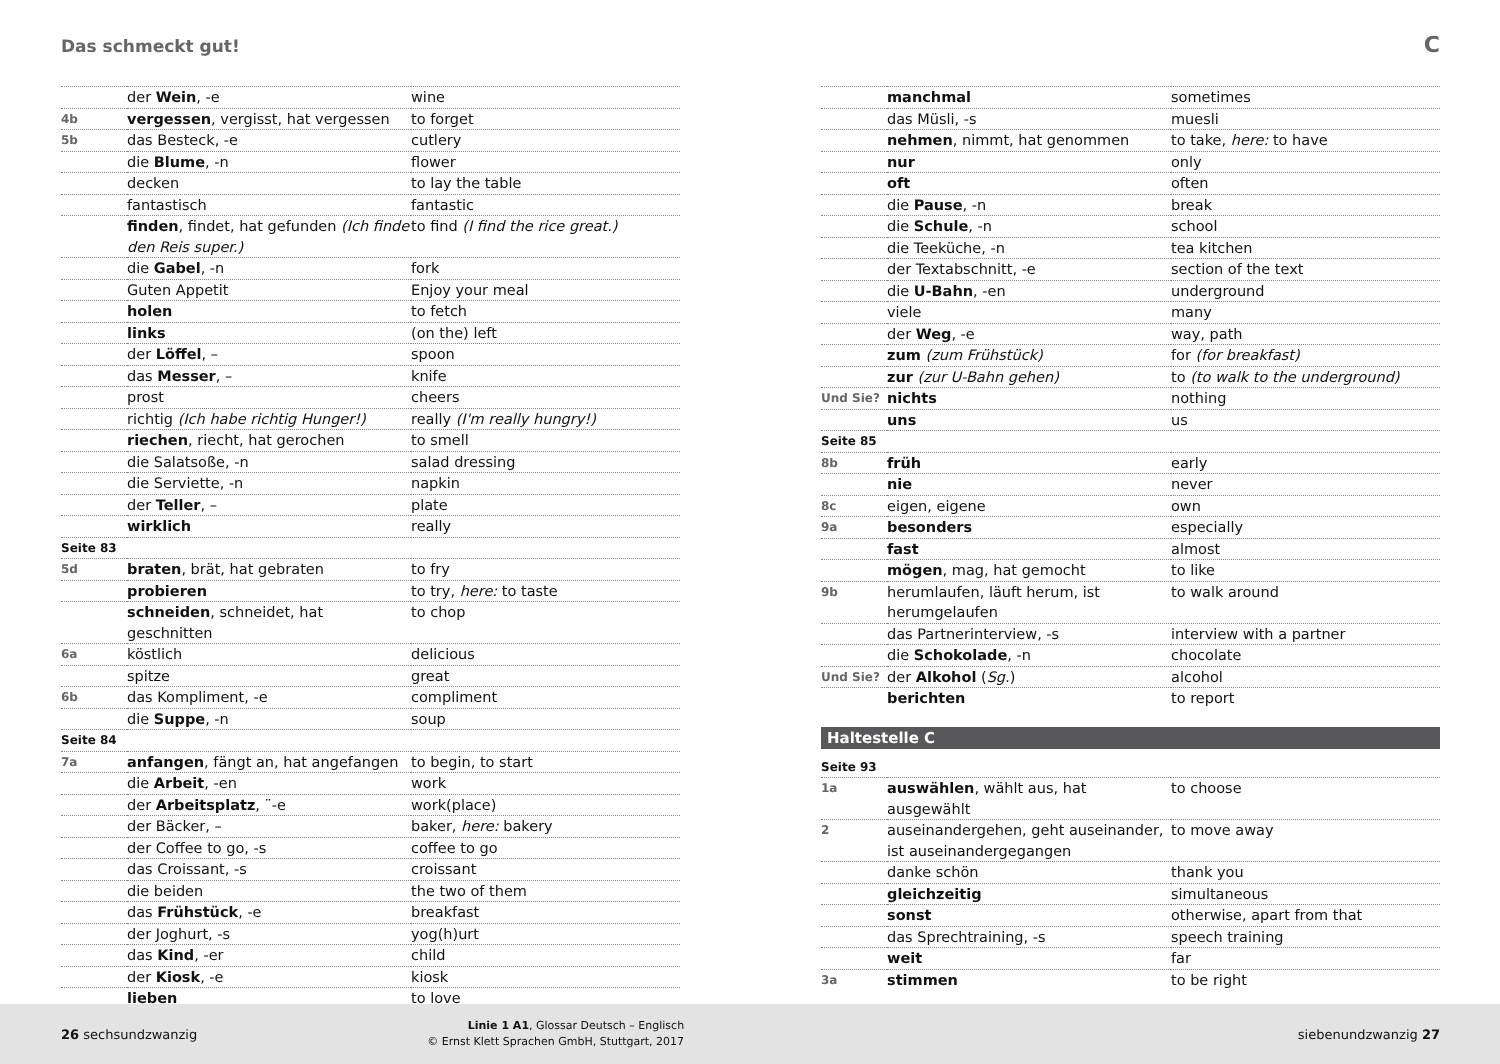Das schmeckt gut!
C
| | der Wein , -e | wine |
| 4b | vergessen , vergisst, hat vergessen | to forget |
| 5b | das Besteck, -e | cutlery |
| | die Blume , -n | flower |
| | decken | to lay the table |
| | fantastisch | fantastic |
| | finden , findet, hat gefunden (Ich finde den Reis super.) | to find (I find the rice great.) |
| | die Gabel , -n | fork |
| | Guten Appetit | Enjoy your meal |
| | holen | to fetch |
| | links | (on the) left |
| | der Löffel , – | spoon |
| | das Messer , – | knife |
| | prost | cheers |
| | richtig (Ich habe richtig Hunger!) | really (I'm really hungry!) |
| | riechen , riecht, hat gerochen | to smell |
| | die Salatsoße, -n | salad dressing |
| | die Serviette, -n | napkin |
| | der Teller , – | plate |
| | wirklich | really |
| Seite 83 | | |
| 5d | braten , brät, hat gebraten | to fry |
| | probieren | to try, here: to taste |
| | schneiden , schneidet, hat geschnitten | to chop |
| 6a | köstlich | delicious |
| | spitze | great |
| 6b | das Kompliment, -e | compliment |
| | die Suppe , -n | soup |
| Seite 84 | | |
| 7a | anfangen , fängt an, hat angefangen | to begin, to start |
| | die Arbeit , -en | work |
| | der Arbeitsplatz , ¨-e | work(place) |
| | der Bäcker, – | baker, here: bakery |
| | der Coffee to go, -s | coffee to go |
| | das Croissant, -s | croissant |
| | die beiden | the two of them |
| | das Frühstück , -e | breakfast |
| | der Joghurt, -s | yog(h)urt |
| | das Kind , -er | child |
| | der Kiosk , -e | kiosk |
| | lieben | to love |
| | manchmal | sometimes |
| | das Müsli, -s | muesli |
| | nehmen , nimmt, hat genommen | to take, here: to have |
| | nur | only |
| | oft | often |
| | die Pause , -n | break |
| | die Schule , -n | school |
| | die Teeküche, -n | tea kitchen |
| | der Textabschnitt, -e | section of the text |
| | die U-Bahn , -en | underground |
| | viele | many |
| | der Weg , -e | way, path |
| | zum (zum Frühstück) | for (for breakfast) |
| | zur (zur U-Bahn gehen) | to (to walk to the underground) |
| Und Sie? | nichts | nothing |
| | uns | us |
| Seite 85 | | |
| 8b | früh | early |
| | nie | never |
| 8c | eigen, eigene | own |
| 9a | besonders | especially |
| | fast | almost |
| | mögen , mag, hat gemocht | to like |
| 9b | herumlaufen, läuft herum, ist herumgelaufen | to walk around |
| | das Partnerinterview, -s | interview with a partner |
| | die Schokolade , -n | chocolate |
| Und Sie? | der Alkohol ( Sg. ) | alcohol |
| | berichten | to report |
Haltestelle C
| Seite 93 | | |
| 1a | auswählen , wählt aus, hat ausgewählt | to choose |
| 2 | auseinandergehen, geht auseinander, ist auseinandergegangen | to move away |
| | danke schön | thank you |
| | gleichzeitig | simultaneous |
| | sonst | otherwise, apart from that |
| | das Sprechtraining, -s | speech training |
| | weit | far |
| 3a | stimmen | to be right |
26 sechsundzwanzig
Linie 1 A1, Glossar Deutsch – Englisch
© Ernst Klett Sprachen GmbH, Stuttgart, 2017
siebenundzwanzig 27